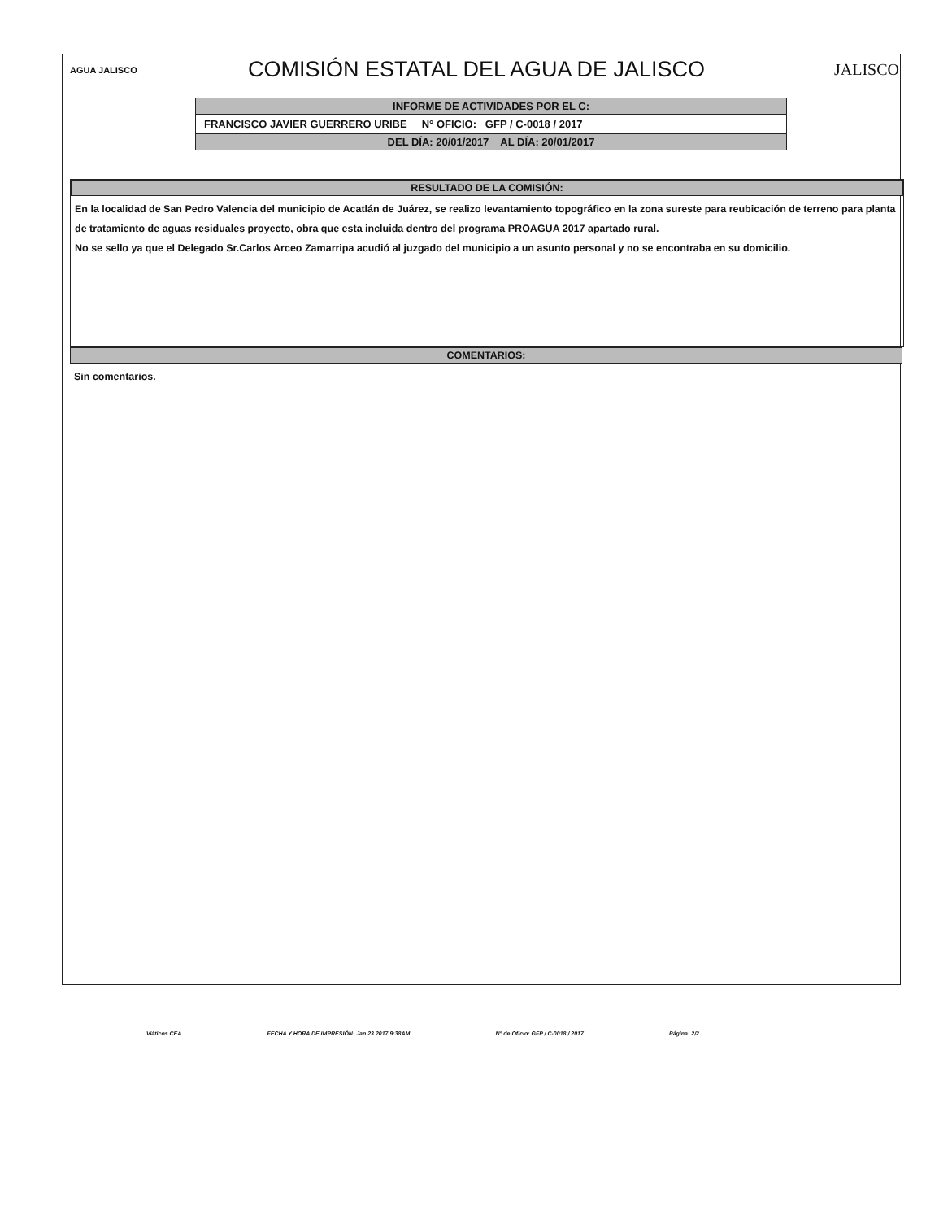AGUA JALISCO
COMISIÓN ESTATAL DEL AGUA DE JALISCO
JALISCO
INFORME DE ACTIVIDADES POR EL C:
FRANCISCO JAVIER GUERRERO URIBE N° OFICIO: GFP / C-0018 / 2017
DEL DÍA: 20/01/2017 AL DÍA: 20/01/2017
RESULTADO DE LA COMISIÓN:
En la localidad de San Pedro Valencia del municipio de Acatlán de Juárez, se realizo levantamiento topográfico en la zona sureste para reubicación de terreno para planta de tratamiento de aguas residuales proyecto, obra que esta incluida dentro del programa PROAGUA 2017 apartado rural.
No se sello ya que el Delegado Sr.Carlos Arceo Zamarripa acudió al juzgado del municipio a un asunto personal y no se encontraba en su domicilio.
COMENTARIOS:
Sin comentarios.
Viáticos CEA FECHA Y HORA DE IMPRESIÓN: Jan 23 2017 9:38AM N° de Oficio: GFP / C-0018 / 2017 Página: 2/2